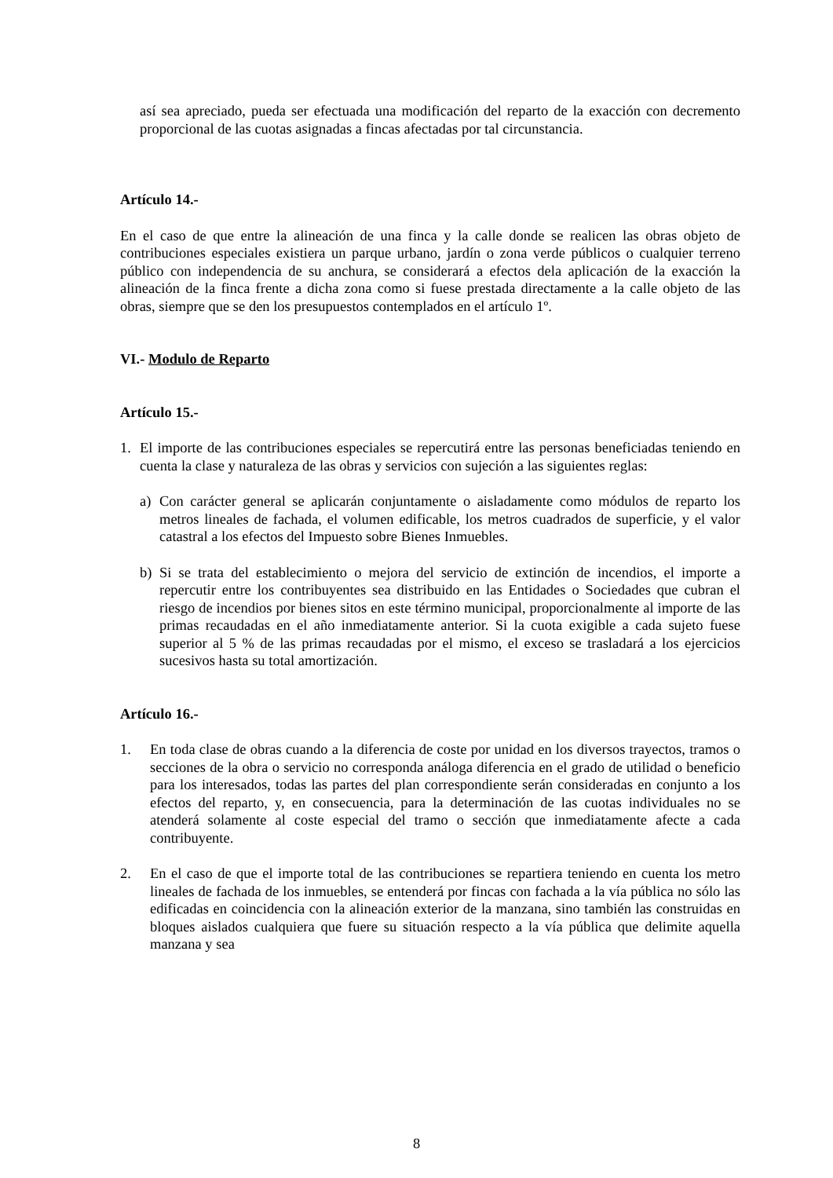así sea apreciado, pueda ser efectuada una modificación del reparto de la exacción con decremento proporcional de las cuotas asignadas a fincas afectadas por tal circunstancia.
Artículo 14.-
En el caso de que entre la alineación de una finca y la calle donde se realicen las obras objeto de contribuciones especiales existiera un parque urbano, jardín o zona verde públicos o cualquier terreno público con independencia de su anchura, se considerará a efectos dela aplicación de la exacción la alineación de la finca frente a dicha zona como si fuese prestada directamente a la calle objeto de las obras, siempre que se den los presupuestos contemplados en el artículo 1º.
VI.- Modulo de Reparto
Artículo 15.-
1. El importe de las contribuciones especiales se repercutirá entre las personas beneficiadas teniendo en cuenta la clase y naturaleza de las obras y servicios con sujeción a las siguientes reglas:
a) Con carácter general se aplicarán conjuntamente o aisladamente como módulos de reparto los metros lineales de fachada, el volumen edificable, los metros cuadrados de superficie, y el valor catastral a los efectos del Impuesto sobre Bienes Inmuebles.
b) Si se trata del establecimiento o mejora del servicio de extinción de incendios, el importe a repercutir entre los contribuyentes sea distribuido en las Entidades o Sociedades que cubran el riesgo de incendios por bienes sitos en este término municipal, proporcionalmente al importe de las primas recaudadas en el año inmediatamente anterior. Si la cuota exigible a cada sujeto fuese superior al 5 % de las primas recaudadas por el mismo, el exceso se trasladará a los ejercicios sucesivos hasta su total amortización.
Artículo 16.-
1. En toda clase de obras cuando a la diferencia de coste por unidad en los diversos trayectos, tramos o secciones de la obra o servicio no corresponda análoga diferencia en el grado de utilidad o beneficio para los interesados, todas las partes del plan correspondiente serán consideradas en conjunto a los efectos del reparto, y, en consecuencia, para la determinación de las cuotas individuales no se atenderá solamente al coste especial del tramo o sección que inmediatamente afecte a cada contribuyente.
2. En el caso de que el importe total de las contribuciones se repartiera teniendo en cuenta los metro lineales de fachada de los inmuebles, se entenderá por fincas con fachada a la vía pública no sólo las edificadas en coincidencia con la alineación exterior de la manzana, sino también las construidas en bloques aislados cualquiera que fuere su situación respecto a la vía pública que delimite aquella manzana y sea
8